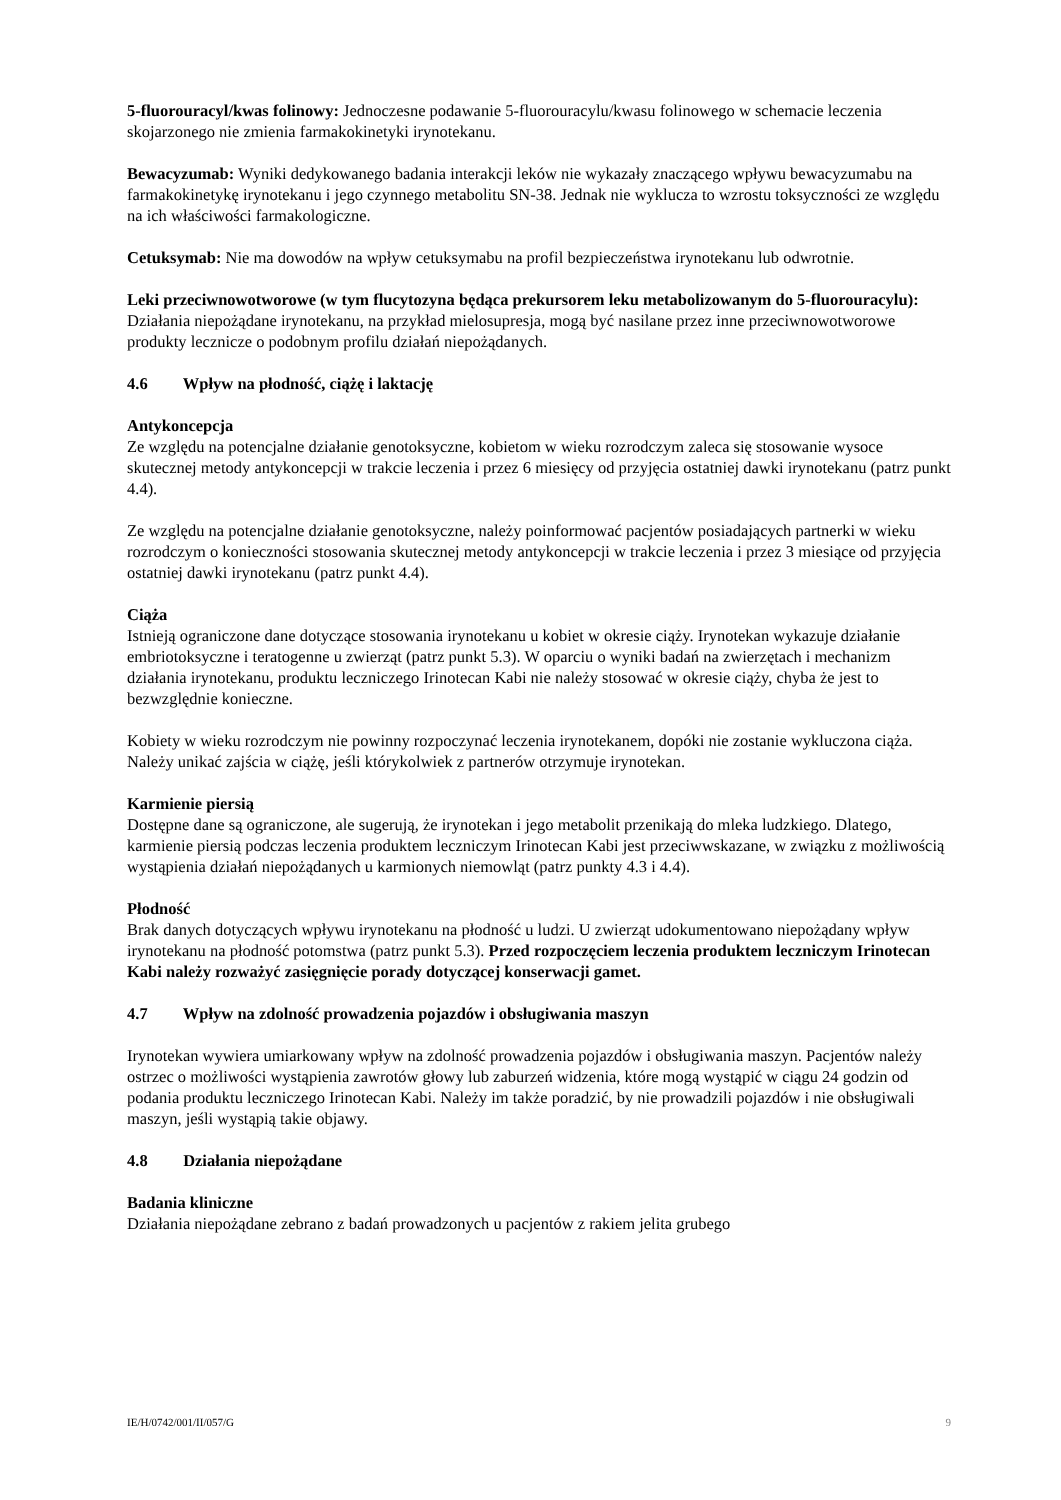5-fluorouracyl/kwas folinowy: Jednoczesne podawanie 5-fluorouracylu/kwasu folinowego w schemacie leczenia skojarzonego nie zmienia farmakokinetyki irynotekanu.
Bewacyzumab: Wyniki dedykowanego badania interakcji leków nie wykazały znaczącego wpływu bewacyzumabu na farmakokinetykę irynotekanu i jego czynnego metabolitu SN-38. Jednak nie wyklucza to wzrostu toksyczności ze względu na ich właściwości farmakologiczne.
Cetuksymab: Nie ma dowodów na wpływ cetuksymabu na profil bezpieczeństwa irynotekanu lub odwrotnie.
Leki przeciwnowotworowe (w tym flucytozyna będąca prekursorem leku metabolizowanym do 5-fluorouracylu): Działania niepożądane irynotekanu, na przykład mielosupresja, mogą być nasilane przez inne przeciwnowotworowe produkty lecznicze o podobnym profilu działań niepożądanych.
4.6 Wpływ na płodność, ciążę i laktację
Antykoncepcja
Ze względu na potencjalne działanie genotoksyczne, kobietom w wieku rozrodczym zaleca się stosowanie wysoce skutecznej metody antykoncepcji w trakcie leczenia i przez 6 miesięcy od przyjęcia ostatniej dawki irynotekanu (patrz punkt 4.4).
Ze względu na potencjalne działanie genotoksyczne, należy poinformować pacjentów posiadających partnerki w wieku rozrodczym o konieczności stosowania skutecznej metody antykoncepcji w trakcie leczenia i przez 3 miesiące od przyjęcia ostatniej dawki irynotekanu (patrz punkt 4.4).
Ciąża
Istnieją ograniczone dane dotyczące stosowania irynotekanu u kobiet w okresie ciąży. Irynotekan wykazuje działanie embriotoksyczne i teratogenne u zwierząt (patrz punkt 5.3). W oparciu o wyniki badań na zwierzętach i mechanizm działania irynotekanu, produktu leczniczego Irinotecan Kabi nie należy stosować w okresie ciąży, chyba że jest to bezwzględnie konieczne.
Kobiety w wieku rozrodczym nie powinny rozpoczynać leczenia irynotekanem, dopóki nie zostanie wykluczona ciąża. Należy unikać zajścia w ciążę, jeśli którykolwiek z partnerów otrzymuje irynotekan.
Karmienie piersią
Dostępne dane są ograniczone, ale sugerują, że irynotekan i jego metabolit przenikają do mleka ludzkiego. Dlatego, karmienie piersią podczas leczenia produktem leczniczym Irinotecan Kabi jest przeciwwskazane, w związku z możliwością wystąpienia działań niepożądanych u karmionych niemowląt (patrz punkty 4.3 i 4.4).
Płodność
Brak danych dotyczących wpływu irynotekanu na płodność u ludzi. U zwierząt udokumentowano niepożądany wpływ irynotekanu na płodność potomstwa (patrz punkt 5.3). Przed rozpoczęciem leczenia produktem leczniczym Irinotecan Kabi należy rozważyć zasięgnięcie porady dotyczącej konserwacji gamet.
4.7 Wpływ na zdolność prowadzenia pojazdów i obsługiwania maszyn
Irynotekan wywiera umiarkowany wpływ na zdolność prowadzenia pojazdów i obsługiwania maszyn. Pacjentów należy ostrzec o możliwości wystąpienia zawrotów głowy lub zaburzeń widzenia, które mogą wystąpić w ciągu 24 godzin od podania produktu leczniczego Irinotecan Kabi. Należy im także poradzić, by nie prowadzili pojazdów i nie obsługiwali maszyn, jeśli wystąpią takie objawy.
4.8 Działania niepożądane
Badania kliniczne
Działania niepożądane zebrano z badań prowadzonych u pacjentów z rakiem jelita grubego
IE/H/0742/001/II/057/G 9